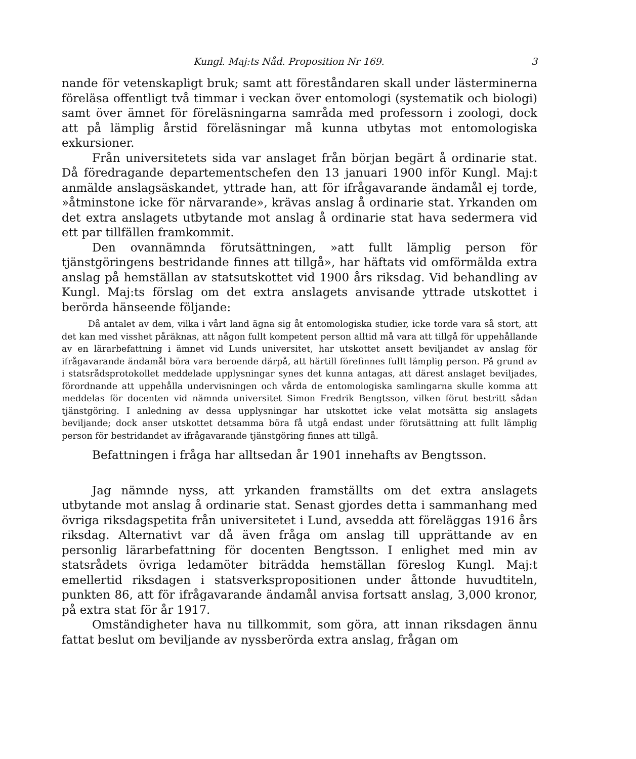Kungl. Maj:ts Nåd. Proposition Nr 169. 3
nande för vetenskapligt bruk; samt att föreståndaren skall under lästerminerna föreläsa offentligt två timmar i veckan över entomologi (systematik och biologi) samt över ämnet för föreläsningarna samråda med professorn i zoologi, dock att på lämplig årstid föreläsningar må kunna utbytas mot entomologiska exkursioner.
Från universitetets sida var anslaget från början begärt å ordinarie stat. Då föredragande departementschefen den 13 januari 1900 inför Kungl. Maj:t anmälde anslagsäskandet, yttrade han, att för ifrågavarande ändamål ej torde, »åtminstone icke för närvarande», krävas anslag å ordinarie stat. Yrkanden om det extra anslagets utbytande mot anslag å ordinarie stat hava sedermera vid ett par tillfällen framkommit.
Den ovannämnda förutsättningen, »att fullt lämplig person för tjänstgöringens bestridande finnes att tillgå», har häftats vid omförmälda extra anslag på hemställan av statsutskottet vid 1900 års riksdag. Vid behandling av Kungl. Maj:ts förslag om det extra anslagets anvisande yttrade utskottet i berörda hänseende följande:
Då antalet av dem, vilka i vårt land ägna sig åt entomologiska studier, icke torde vara så stort, att det kan med visshet påräknas, att någon fullt kompetent person alltid må vara att tillgå för uppehållande av en lärarbefattning i ämnet vid Lunds universitet, har utskottet ansett beviljandet av anslag för ifrågavarande ändamål böra vara beroende därpå, att härtill förefinnes fullt lämplig person. På grund av i statsrådsprotokollet meddelade upplysningar synes det kunna antagas, att därest anslaget beviljades, förordnande att uppehålla undervisningen och vårda de entomologiska samlingarna skulle komma att meddelas för docenten vid nämnda universitet Simon Fredrik Bengtsson, vilken förut bestritt sådan tjänstgöring. I anledning av dessa upplysningar har utskottet icke velat motsätta sig anslagets beviljande; dock anser utskottet detsamma böra få utgå endast under förutsättning att fullt lämplig person för bestridandet av ifrågavarande tjänstgöring finnes att tillgå.
Befattningen i fråga har alltsedan år 1901 innehafts av Bengtsson.
Jag nämnde nyss, att yrkanden framställts om det extra anslagets utbytande mot anslag å ordinarie stat. Senast gjordes detta i sammanhang med övriga riksdagspetita från universitetet i Lund, avsedda att föreläggas 1916 års riksdag. Alternativt var då även fråga om anslag till upprättande av en personlig lärarbefattning för docenten Bengtsson. I enlighet med min av statsrådets övriga ledamöter biträdda hemställan föreslog Kungl. Maj:t emellertid riksdagen i statsverkspropositionen under åttonde huvudtiteln, punkten 86, att för ifrågavarande ändamål anvisa fortsatt anslag, 3,000 kronor, på extra stat för år 1917.
Omständigheter hava nu tillkommit, som göra, att innan riksdagen ännu fattat beslut om beviljande av nyssberörda extra anslag, frågan om